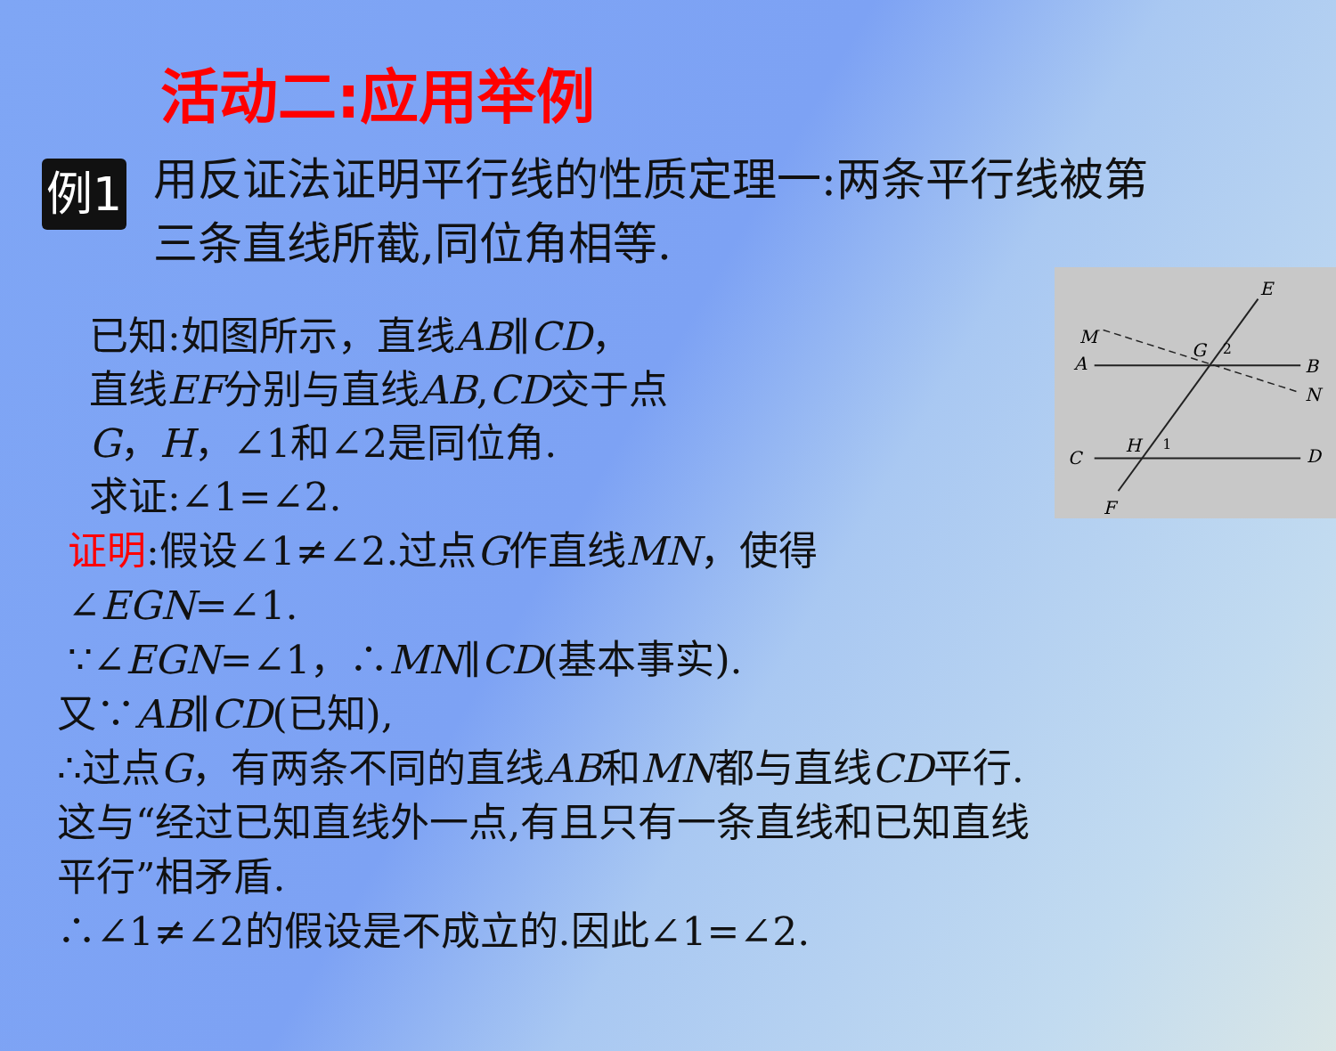活动二:应用举例
例1
用反证法证明平行线的性质定理一:两条平行线被第三条直线所截,同位角相等.
已知:如图所示，直线AB∥CD，
直线EF分别与直线AB,CD交于点
G，H，∠1和∠2是同位角.
求证:∠1=∠2.
E
M
A
G
2
B
N
C
H
1
D
F
证明:假设∠1≠∠2.过点G作直线MN，使得
∠EGN=∠1.
∵∠EGN=∠1，∴MN∥CD(基本事实).
又∵AB∥CD(已知),
∴过点G，有两条不同的直线AB和MN都与直线CD平行.
这与“经过已知直线外一点,有且只有一条直线和已知直线
平行”相矛盾.
∴∠1≠∠2的假设是不成立的.因此∠1=∠2.